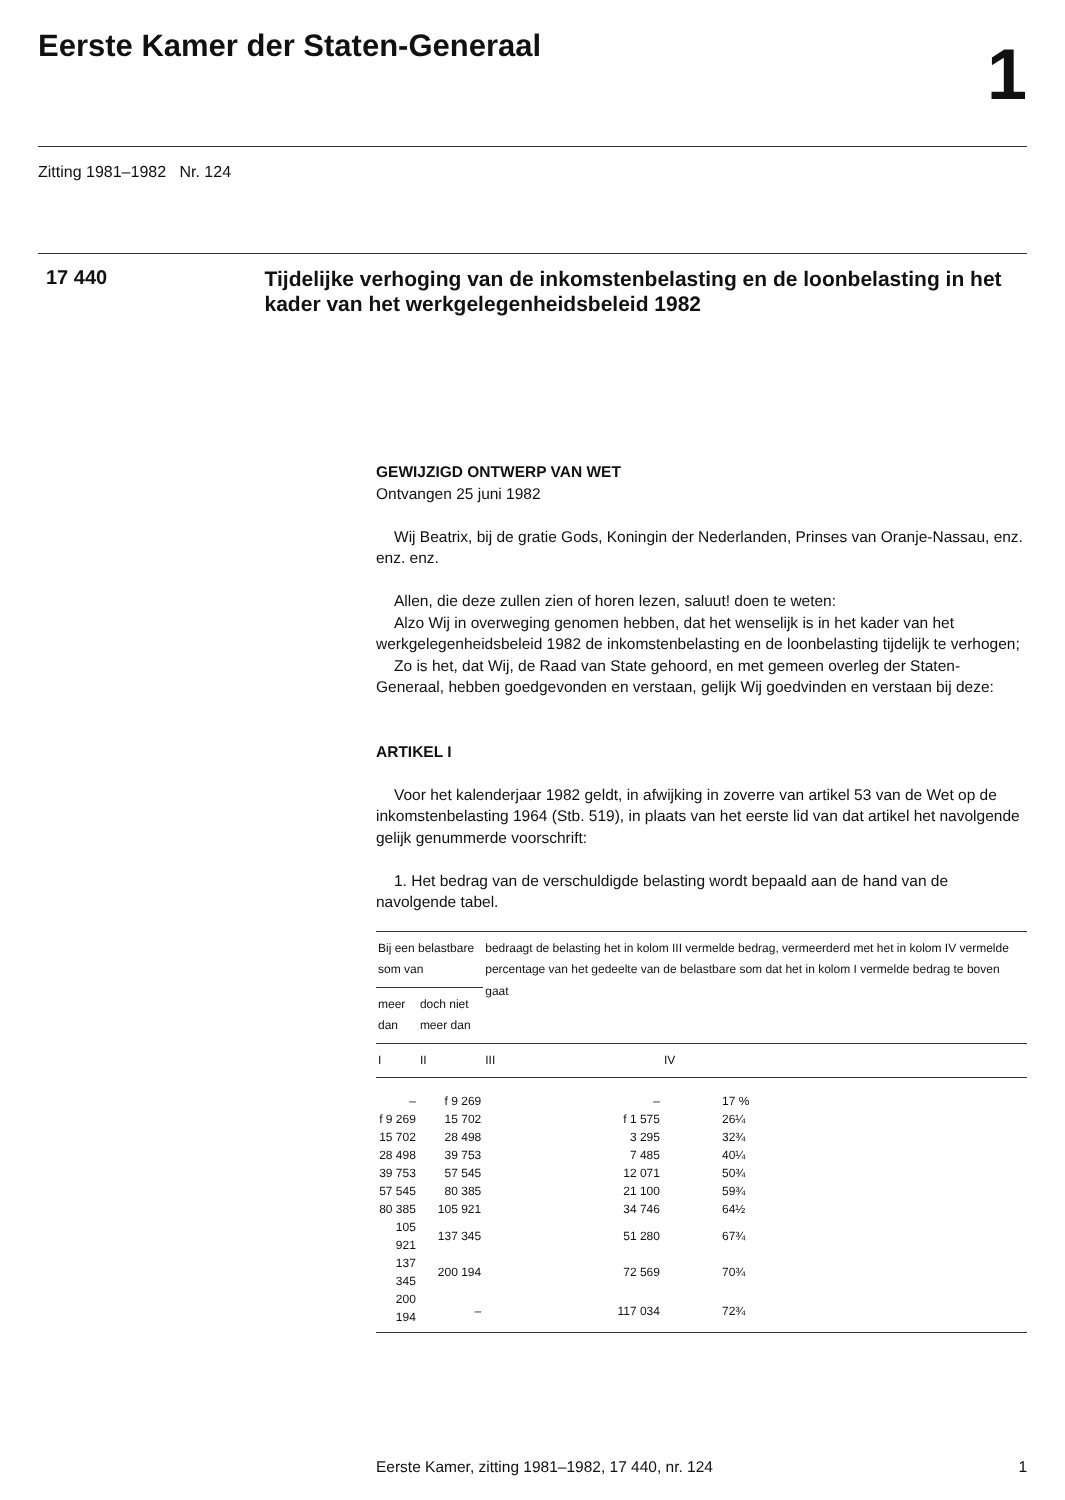Eerste Kamer der Staten-Generaal
1
Zitting 1981–1982 Nr. 124
17 440
Tijdelijke verhoging van de inkomstenbelasting en de loonbelasting in het kader van het werkgelegenheidsbeleid 1982
GEWIJZIGD ONTWERP VAN WET
Ontvangen 25 juni 1982
Wij Beatrix, bij de gratie Gods, Koningin der Nederlanden, Prinses van Oranje-Nassau, enz. enz. enz.
Allen, die deze zullen zien of horen lezen, saluut! doen te weten:
Alzo Wij in overweging genomen hebben, dat het wenselijk is in het kader van het werkgelegenheidsbeleid 1982 de inkomstenbelasting en de loonbelasting tijdelijk te verhogen;
Zo is het, dat Wij, de Raad van State gehoord, en met gemeen overleg der Staten-Generaal, hebben goedgevonden en verstaan, gelijk Wij goedvinden en verstaan bij deze:
ARTIKEL I
Voor het kalenderjaar 1982 geldt, in afwijking in zoverre van artikel 53 van de Wet op de inkomstenbelasting 1964 (Stb. 519), in plaats van het eerste lid van dat artikel het navolgende gelijk genummerde voorschrift:
1. Het bedrag van de verschuldigde belasting wordt bepaald aan de hand van de navolgende tabel.
| Bij een belastbare som van | | bedraagt de belasting het in kolom III vermelde bedrag, vermeerderd met het in kolom IV vermelde percentage van het gedeelte van de belastbare som dat het in kolom I vermelde bedrag te boven gaat | |
| --- | --- | --- | --- |
| meer dan | doch niet meer dan | | |
| I | II | III | IV |
| – | f 9 269 | – | 17 % |
| f 9 269 | 15 702 | f 1 575 | 26¼ |
| 15 702 | 28 498 | 3 295 | 32¾ |
| 28 498 | 39 753 | 7 485 | 40¼ |
| 39 753 | 57 545 | 12 071 | 50¾ |
| 57 545 | 80 385 | 21 100 | 59¾ |
| 80 385 | 105 921 | 34 746 | 64½ |
| 105 921 | 137 345 | 51 280 | 67¾ |
| 137 345 | 200 194 | 72 569 | 70¾ |
| 200 194 | – | 117 034 | 72¾ |
Eerste Kamer, zitting 1981–1982, 17 440, nr. 124 1